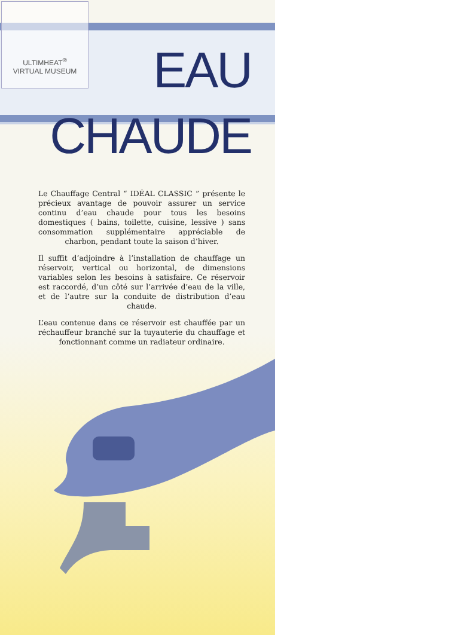ULTIMHEAT<sup>®</sup>
VIRTUAL MUSEUM
EAU CHAUDE
Le Chauffage Central “ IDÉAL CLASSIC ” présente le précieux avantage de pouvoir assurer un service continu d’eau chaude pour tous les besoins domestiques ( bains, toilette, cuisine, lessive ) sans consommation supplémentaire appréciable de charbon, pendant toute la saison d’hiver.
Il suffit d’adjoindre à l’installation de chauffage un réservoir, vertical ou horizontal, de dimensions variables selon les besoins à satisfaire. Ce réservoir est raccordé, d’un côté sur l’arrivée d’eau de la ville, et de l’autre sur la conduite de distribution d’eau chaude.
L’eau contenue dans ce réservoir est chauffée par un réchauffeur branché sur la tuyauterie du chauffage et fonctionnant comme un radiateur ordinaire.